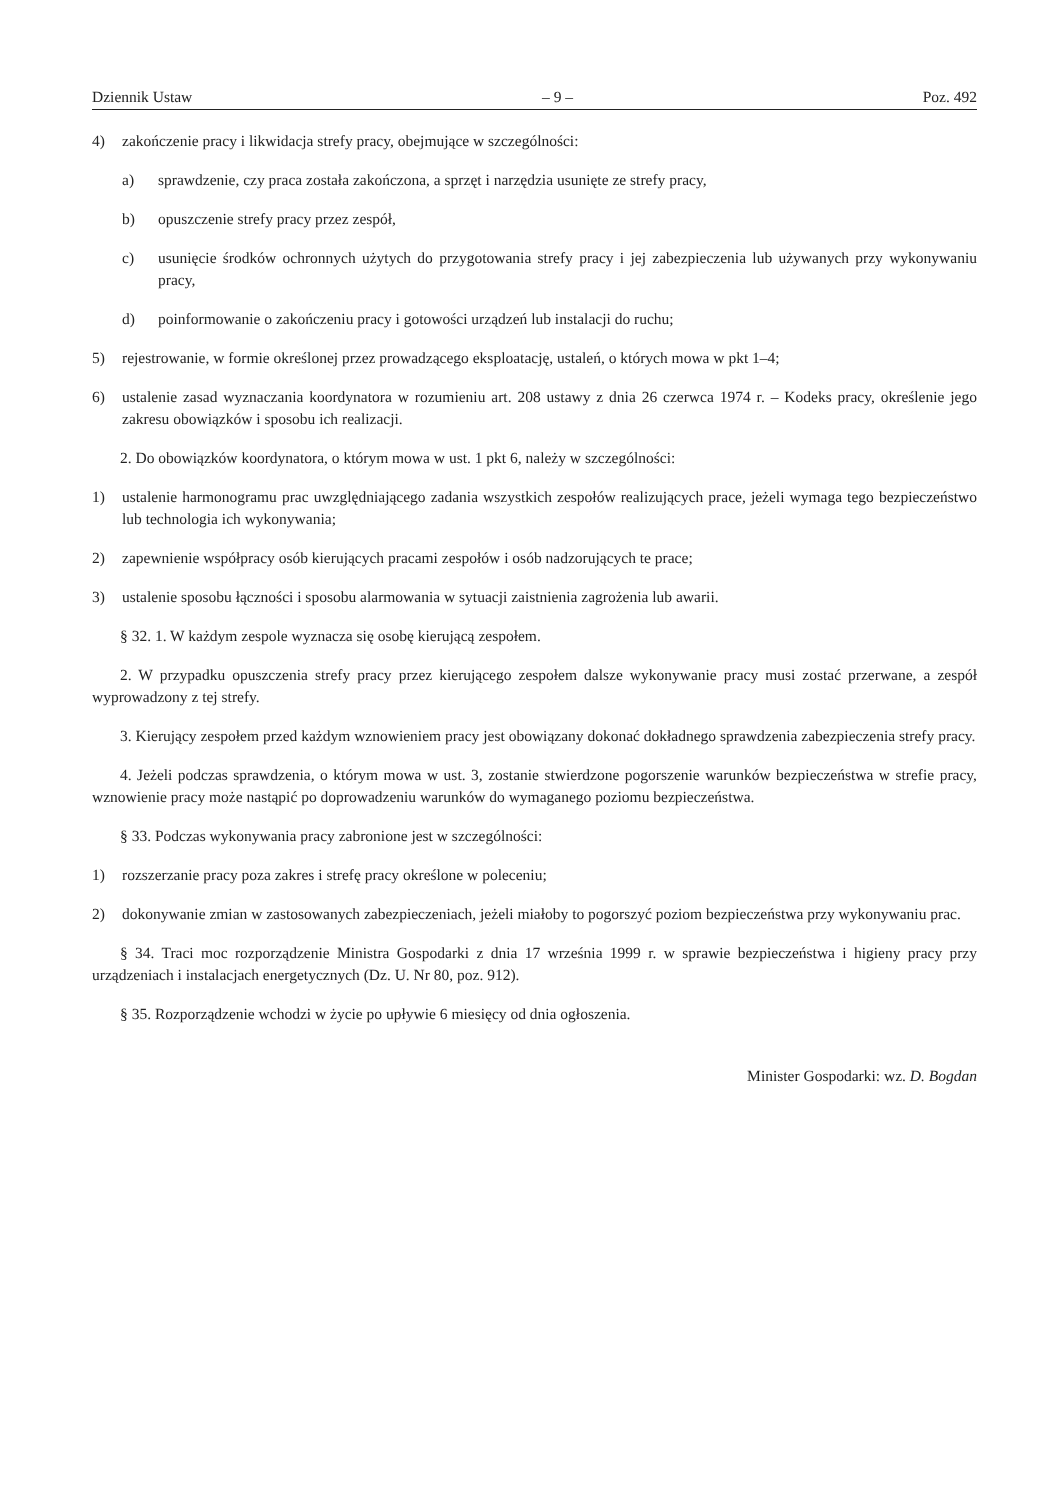Dziennik Ustaw – 9 – Poz. 492
4) zakończenie pracy i likwidacja strefy pracy, obejmujące w szczególności:
a) sprawdzenie, czy praca została zakończona, a sprzęt i narzędzia usunięte ze strefy pracy,
b) opuszczenie strefy pracy przez zespół,
c) usunięcie środków ochronnych użytych do przygotowania strefy pracy i jej zabezpieczenia lub używanych przy wykonywaniu pracy,
d) poinformowanie o zakończeniu pracy i gotowości urządzeń lub instalacji do ruchu;
5) rejestrowanie, w formie określonej przez prowadzącego eksploatację, ustaleń, o których mowa w pkt 1–4;
6) ustalenie zasad wyznaczania koordynatora w rozumieniu art. 208 ustawy z dnia 26 czerwca 1974 r. – Kodeks pracy, określenie jego zakresu obowiązków i sposobu ich realizacji.
2. Do obowiązków koordynatora, o którym mowa w ust. 1 pkt 6, należy w szczególności:
1) ustalenie harmonogramu prac uwzględniającego zadania wszystkich zespołów realizujących prace, jeżeli wymaga tego bezpieczeństwo lub technologia ich wykonywania;
2) zapewnienie współpracy osób kierujących pracami zespołów i osób nadzorujących te prace;
3) ustalenie sposobu łączności i sposobu alarmowania w sytuacji zaistnienia zagrożenia lub awarii.
§ 32. 1. W każdym zespole wyznacza się osobę kierującą zespołem.
2. W przypadku opuszczenia strefy pracy przez kierującego zespołem dalsze wykonywanie pracy musi zostać przerwane, a zespół wyprowadzony z tej strefy.
3. Kierujący zespołem przed każdym wznowieniem pracy jest obowiązany dokonać dokładnego sprawdzenia zabezpieczenia strefy pracy.
4. Jeżeli podczas sprawdzenia, o którym mowa w ust. 3, zostanie stwierdzone pogorszenie warunków bezpieczeństwa w strefie pracy, wznowienie pracy może nastąpić po doprowadzeniu warunków do wymaganego poziomu bezpieczeństwa.
§ 33. Podczas wykonywania pracy zabronione jest w szczególności:
1) rozszerzanie pracy poza zakres i strefę pracy określone w poleceniu;
2) dokonywanie zmian w zastosowanych zabezpieczeniach, jeżeli miałoby to pogorszyć poziom bezpieczeństwa przy wykonywaniu prac.
§ 34. Traci moc rozporządzenie Ministra Gospodarki z dnia 17 września 1999 r. w sprawie bezpieczeństwa i higieny pracy przy urządzeniach i instalacjach energetycznych (Dz. U. Nr 80, poz. 912).
§ 35. Rozporządzenie wchodzi w życie po upływie 6 miesięcy od dnia ogłoszenia.
Minister Gospodarki: wz. D. Bogdan